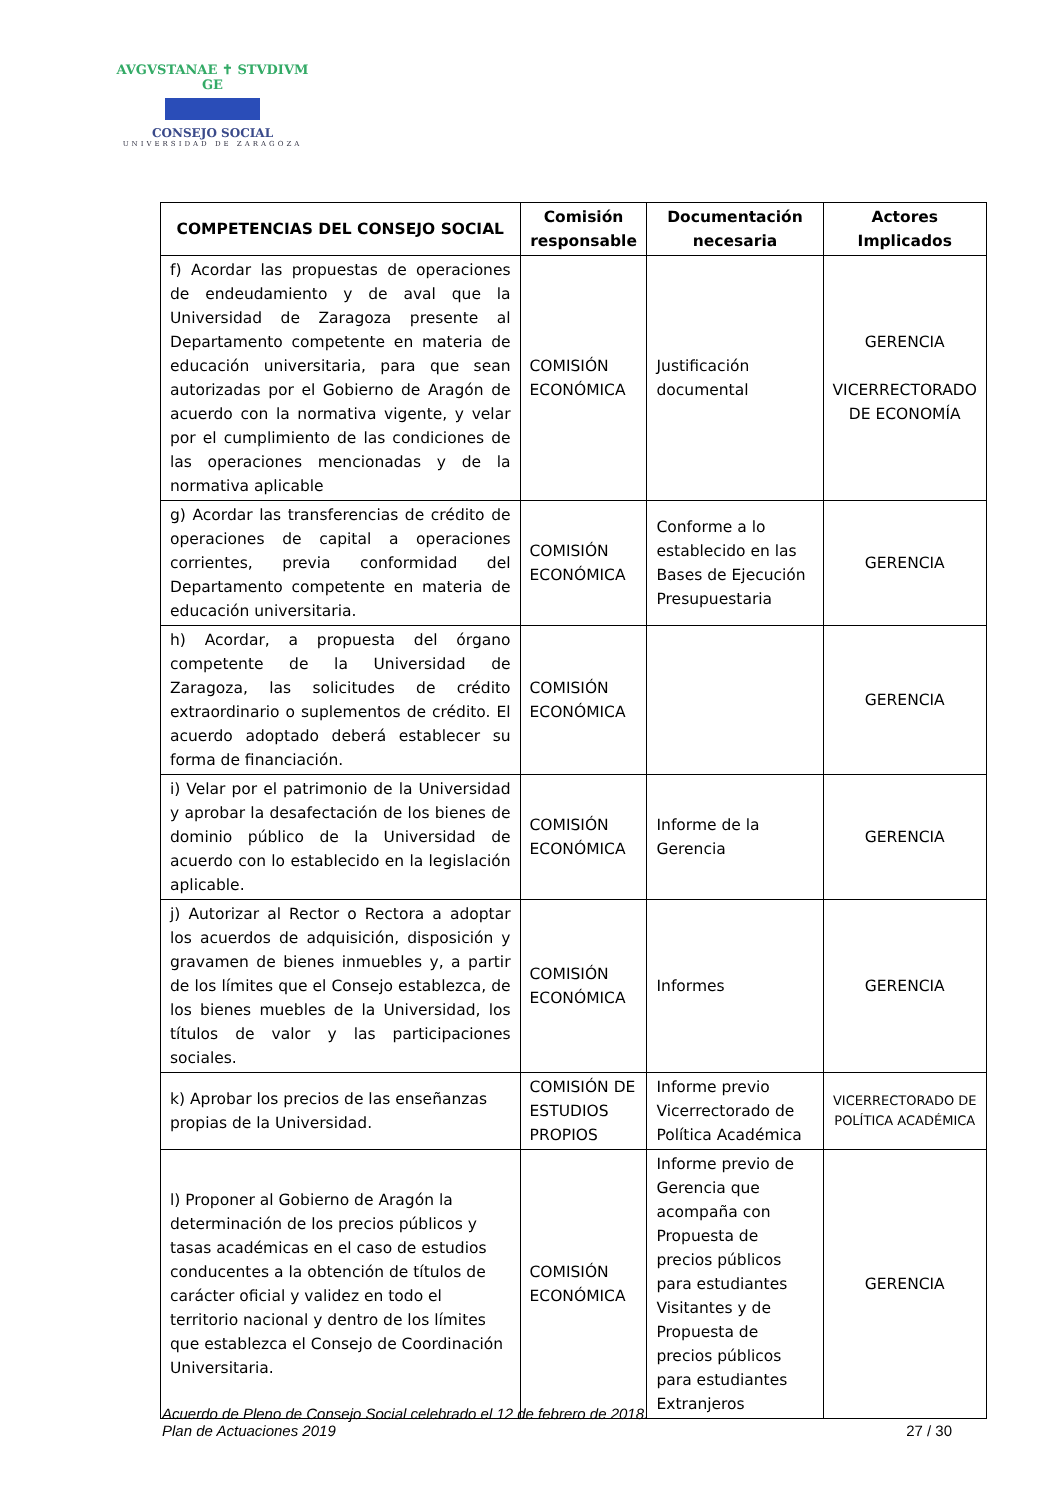AVGVSTANAE ✝ STVDIVM GE
CONSEJO SOCIAL
UNIVERSIDAD DE ZARAGOZA
| COMPETENCIAS DEL CONSEJO SOCIAL | Comisión responsable | Documentación necesaria | Actores Implicados |
| --- | --- | --- | --- |
| f) Acordar las propuestas de operaciones de endeudamiento y de aval que la Universidad de Zaragoza presente al Departamento competente en materia de educación universitaria, para que sean autorizadas por el Gobierno de Aragón de acuerdo con la normativa vigente, y velar por el cumplimiento de las condiciones de las operaciones mencionadas y de la normativa aplicable | COMISIÓN ECONÓMICA | Justificación documental | GERENCIA VICERRECTORADO DE ECONOMÍA |
| g) Acordar las transferencias de crédito de operaciones de capital a operaciones corrientes, previa conformidad del Departamento competente en materia de educación universitaria. | COMISIÓN ECONÓMICA | Conforme a lo establecido en las Bases de Ejecución Presupuestaria | GERENCIA |
| h) Acordar, a propuesta del órgano competente de la Universidad de Zaragoza, las solicitudes de crédito extraordinario o suplementos de crédito. El acuerdo adoptado deberá establecer su forma de financiación. | COMISIÓN ECONÓMICA | | GERENCIA |
| i) Velar por el patrimonio de la Universidad y aprobar la desafectación de los bienes de dominio público de la Universidad de acuerdo con lo establecido en la legislación aplicable. | COMISIÓN ECONÓMICA | Informe de la Gerencia | GERENCIA |
| j) Autorizar al Rector o Rectora a adoptar los acuerdos de adquisición, disposición y gravamen de bienes inmuebles y, a partir de los límites que el Consejo establezca, de los bienes muebles de la Universidad, los títulos de valor y las participaciones sociales. | COMISIÓN ECONÓMICA | Informes | GERENCIA |
| k) Aprobar los precios de las enseñanzas propias de la Universidad. | COMISIÓN DE ESTUDIOS PROPIOS | Informe previo Vicerrectorado de Política Académica | VICERRECTORADO DE POLÍTICA ACADÉMICA |
| l) Proponer al Gobierno de Aragón la determinación de los precios públicos y tasas académicas en el caso de estudios conducentes a la obtención de títulos de carácter oficial y validez en todo el territorio nacional y dentro de los límites que establezca el Consejo de Coordinación Universitaria. | COMISIÓN ECONÓMICA | Informe previo de Gerencia que acompaña con Propuesta de precios públicos para estudiantes Visitantes y de Propuesta de precios públicos para estudiantes Extranjeros | GERENCIA |
Acuerdo de Pleno de Consejo Social celebrado el 12 de febrero de 2018.
Plan de Actuaciones 2019 27 / 30